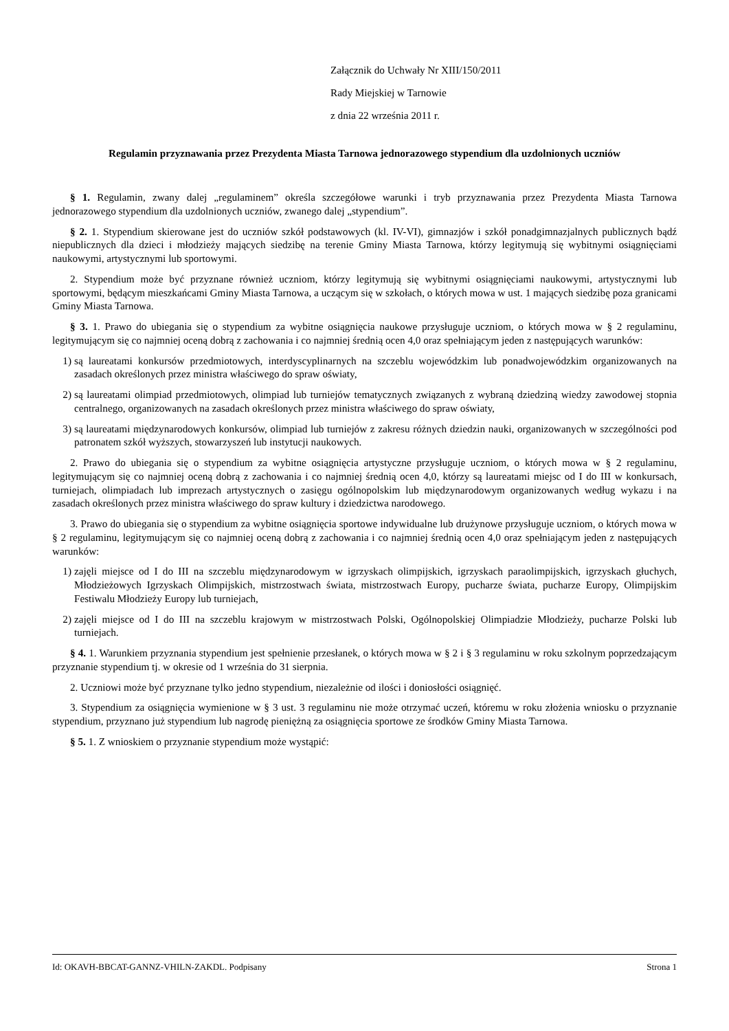Załącznik do Uchwały Nr XIII/150/2011
Rady Miejskiej w Tarnowie
z dnia 22 września 2011 r.
Regulamin przyznawania przez Prezydenta Miasta Tarnowa jednorazowego stypendium dla uzdolnionych uczniów
§ 1. Regulamin, zwany dalej „regulaminem” określa szczegółowe warunki i tryb przyznawania przez Prezydenta Miasta Tarnowa jednorazowego stypendium dla uzdolnionych uczniów, zwanego dalej „stypendium”.
§ 2. 1. Stypendium skierowane jest do uczniów szkół podstawowych (kl. IV-VI), gimnazjów i szkół ponadgimnazjalnych publicznych bądź niepublicznych dla dzieci i młodzieży mających siedzibę na terenie Gminy Miasta Tarnowa, którzy legitymują się wybitnymi osiągnięciami naukowymi, artystycznymi lub sportowymi.
2. Stypendium może być przyznane również uczniom, którzy legitymują się wybitnymi osiągnięciami naukowymi, artystycznymi lub sportowymi, będącym mieszkańcami Gminy Miasta Tarnowa, a uczącym się w szkołach, o których mowa w ust. 1 mających siedzibę poza granicami Gminy Miasta Tarnowa.
§ 3. 1. Prawo do ubiegania się o stypendium za wybitne osiągnięcia naukowe przysługuje uczniom, o których mowa w § 2 regulaminu, legitymującym się co najmniej oceną dobrą z zachowania i co najmniej średnią ocen 4,0 oraz spełniającym jeden z następujących warunków:
1) są laureatami konkursów przedmiotowych, interdyscyplinarnych na szczeblu wojewódzkim lub ponadwojewódzkim organizowanych na zasadach określonych przez ministra właściwego do spraw oświaty,
2) są laureatami olimpiad przedmiotowych, olimpiad lub turniejów tematycznych związanych z wybraną dziedziną wiedzy zawodowej stopnia centralnego, organizowanych na zasadach określonych przez ministra właściwego do spraw oświaty,
3) są laureatami międzynarodowych konkursów, olimpiad lub turniejów z zakresu różnych dziedzin nauki, organizowanych w szczególności pod patronatem szkół wyższych, stowarzyszeń lub instytucji naukowych.
2. Prawo do ubiegania się o stypendium za wybitne osiągnięcia artystyczne przysługuje uczniom, o których mowa w § 2 regulaminu, legitymującym się co najmniej oceną dobrą z zachowania i co najmniej średnią ocen 4,0, którzy są laureatami miejsc od I do III w konkursach, turniejach, olimpiadach lub imprezach artystycznych o zasięgu ogólnopolskim lub międzynarodowym organizowanych według wykazu i na zasadach określonych przez ministra właściwego do spraw kultury i dziedzictwa narodowego.
3. Prawo do ubiegania się o stypendium za wybitne osiągnięcia sportowe indywidualne lub drużynowe przysługuje uczniom, o których mowa w § 2 regulaminu, legitymującym się co najmniej oceną dobrą z zachowania i co najmniej średnią ocen 4,0 oraz spełniającym jeden z następujących warunków:
1) zajęli miejsce od I do III na szczeblu międzynarodowym w igrzyskach olimpijskich, igrzyskach paraolimpijskich, igrzyskach głuchych, Młodzieżowych Igrzyskach Olimpijskich, mistrzostwach świata, mistrzostwach Europy, pucharze świata, pucharze Europy, Olimpijskim Festiwalu Młodzieży Europy lub turniejach,
2) zajęli miejsce od I do III na szczeblu krajowym w mistrzostwach Polski, Ogólnopolskiej Olimpiadzie Młodzieży, pucharze Polski lub turniejach.
§ 4. 1. Warunkiem przyznania stypendium jest spełnienie przesłanek, o których mowa w § 2 i § 3 regulaminu w roku szkolnym poprzedzającym przyznanie stypendium tj. w okresie od 1 września do 31 sierpnia.
2. Uczniowi może być przyznane tylko jedno stypendium, niezależnie od ilości i doniosłości osiągnięć.
3. Stypendium za osiągnięcia wymienione w § 3 ust. 3 regulaminu nie może otrzymać uczeń, któremu w roku złożenia wniosku o przyznanie stypendium, przyznano już stypendium lub nagrodę pieniężną za osiągnięcia sportowe ze środków Gminy Miasta Tarnowa.
§ 5. 1. Z wnioskiem o przyznanie stypendium może wystąpić:
Id: OKAVH-BBCAT-GANNZ-VHILN-ZAKDL. Podpisany Strona 1